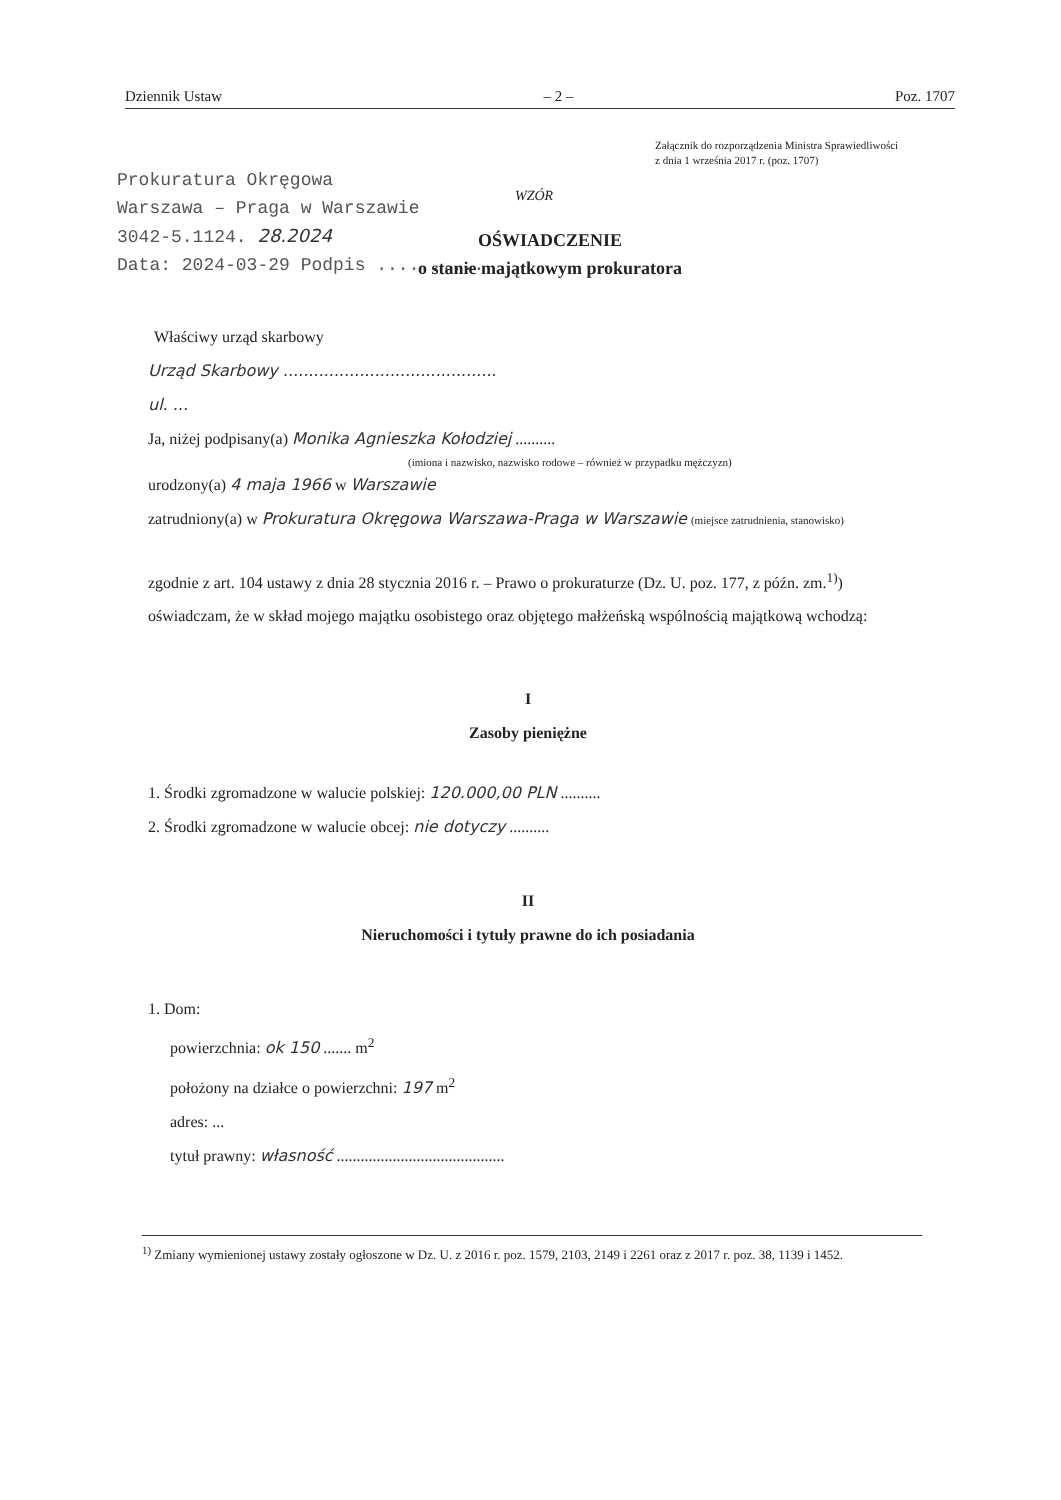Dziennik Ustaw – 2 – Poz. 1707
Załącznik do rozporządzenia Ministra Sprawiedliwości
z dnia 1 września 2017 r. (poz. 1707)
Prokuratura Okręgowa
Warszawa – Praga w Warszawie
3042-5.1124. 28.2024
Data: 2024-03-29 Podpis ..........
WZÓR
OŚWIADCZENIE
o stanie majątkowym prokuratora
Właściwy urząd skarbowy
Urząd Skarbowy ..........................................
ul. ...
Ja, niżej podpisany(a) Monika Agnieszka Kołodziej ..........
(imiona i nazwisko, nazwisko rodowe – również w przypadku mężczyzn)
urodzony(a) 4 maja 1966 w Warszawie
zatrudniony(a) w Prokuratura Okręgowa Warszawa-Praga w Warszawie (miejsce zatrudnienia, stanowisko)
zgodnie z art. 104 ustawy z dnia 28 stycznia 2016 r. – Prawo o prokuraturze (Dz. U. poz. 177, z późn. zm.<sup>1)</sup>) oświadczam, że w skład mojego majątku osobistego oraz objętego małżeńską wspólnością majątkową wchodzą:
I
Zasoby pieniężne
1. Środki zgromadzone w walucie polskiej: 120.000,00 PLN ..........
2. Środki zgromadzone w walucie obcej: nie dotyczy ..........
II
Nieruchomości i tytuły prawne do ich posiadania
1. Dom:
powierzchnia: ok 150 ....... m<sup>2</sup>
położony na działce o powierzchni: 197 m<sup>2</sup>
adres: ...
tytuł prawny: własność ..........................................
<sup>1)</sup> Zmiany wymienionej ustawy zostały ogłoszone w Dz. U. z 2016 r. poz. 1579, 2103, 2149 i 2261 oraz z 2017 r. poz. 38, 1139 i 1452.